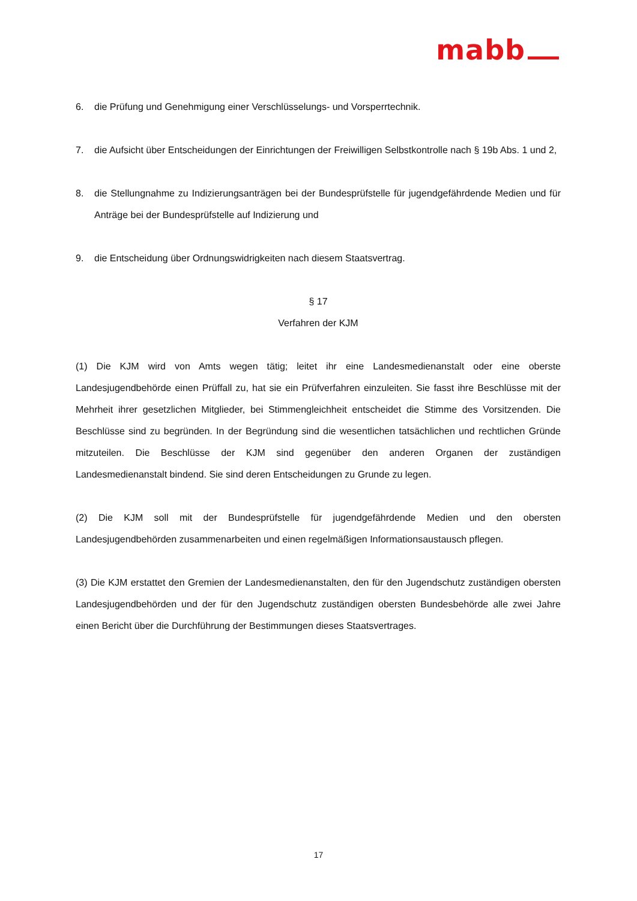mabb
6. die Prüfung und Genehmigung einer Verschlüsselungs- und Vorsperrtechnik.
7. die Aufsicht über Entscheidungen der Einrichtungen der Freiwilligen Selbstkontrolle nach § 19b Abs. 1 und 2,
8. die Stellungnahme zu Indizierungsanträgen bei der Bundesprüfstelle für jugendgefährdende Medien und für Anträge bei der Bundesprüfstelle auf Indizierung und
9. die Entscheidung über Ordnungswidrigkeiten nach diesem Staatsvertrag.
§ 17
Verfahren der KJM
(1) Die KJM wird von Amts wegen tätig; leitet ihr eine Landesmedienanstalt oder eine oberste Landesjugendbehörde einen Prüffall zu, hat sie ein Prüfverfahren einzuleiten. Sie fasst ihre Beschlüsse mit der Mehrheit ihrer gesetzlichen Mitglieder, bei Stimmengleichheit entscheidet die Stimme des Vorsitzenden. Die Beschlüsse sind zu begründen. In der Begründung sind die wesentlichen tatsächlichen und rechtlichen Gründe mitzuteilen. Die Beschlüsse der KJM sind gegenüber den anderen Organen der zuständigen Landesmedienanstalt bindend. Sie sind deren Entscheidungen zu Grunde zu legen.
(2) Die KJM soll mit der Bundesprüfstelle für jugendgefährdende Medien und den obersten Landesjugendbehörden zusammenarbeiten und einen regelmäßigen Informationsaustausch pflegen.
(3) Die KJM erstattet den Gremien der Landesmedienanstalten, den für den Jugendschutz zuständigen obersten Landesjugendbehörden und der für den Jugendschutz zuständigen obersten Bundesbehörde alle zwei Jahre einen Bericht über die Durchführung der Bestimmungen dieses Staatsvertrages.
17